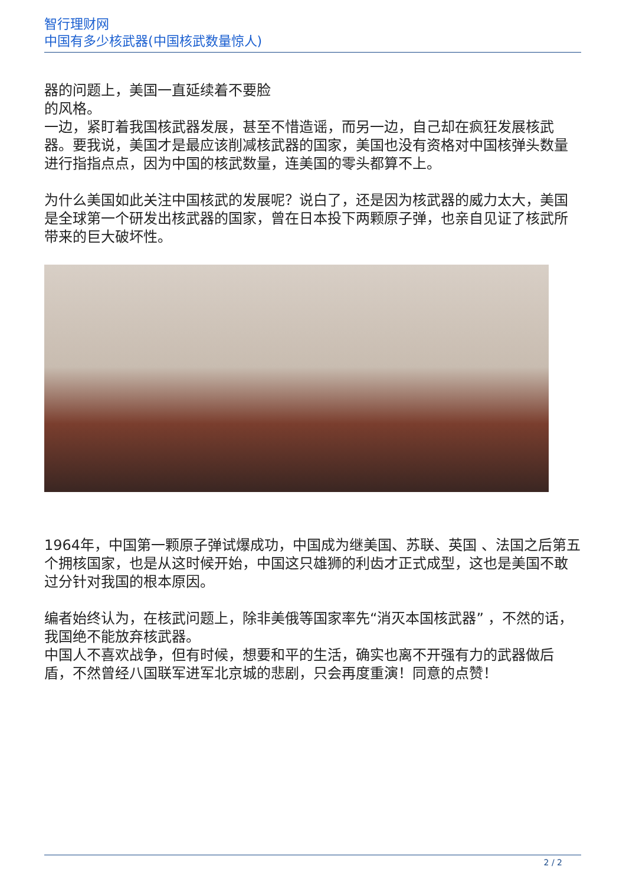智行理财网
中国有多少核武器(中国核武数量惊人)
器的问题上，美国一直延续着不要脸
的风格。
一边，紧盯着我国核武器发展，甚至不惜造谣，而另一边，自己却在疯狂发展核武器。要我说，美国才是最应该削减核武器的国家，美国也没有资格对中国核弹头数量进行指指点点，因为中国的核武数量，连美国的零头都算不上。
为什么美国如此关注中国核武的发展呢？说白了，还是因为核武器的威力太大，美国是全球第一个研发出核武器的国家，曾在日本投下两颗原子弹，也亲自见证了核武所带来的巨大破坏性。
1964年，中国第一颗原子弹试爆成功，中国成为继美国、苏联、英国 、法国之后第五个拥核国家，也是从这时候开始，中国这只雄狮的利齿才正式成型，这也是美国不敢过分针对我国的根本原因。
编者始终认为，在核武问题上，除非美俄等国家率先“消灭本国核武器” ，不然的话，我国绝不能放弃核武器。
中国人不喜欢战争，但有时候，想要和平的生活，确实也离不开强有力的武器做后盾，不然曾经八国联军进军北京城的悲剧，只会再度重演！同意的点赞！
2 / 2